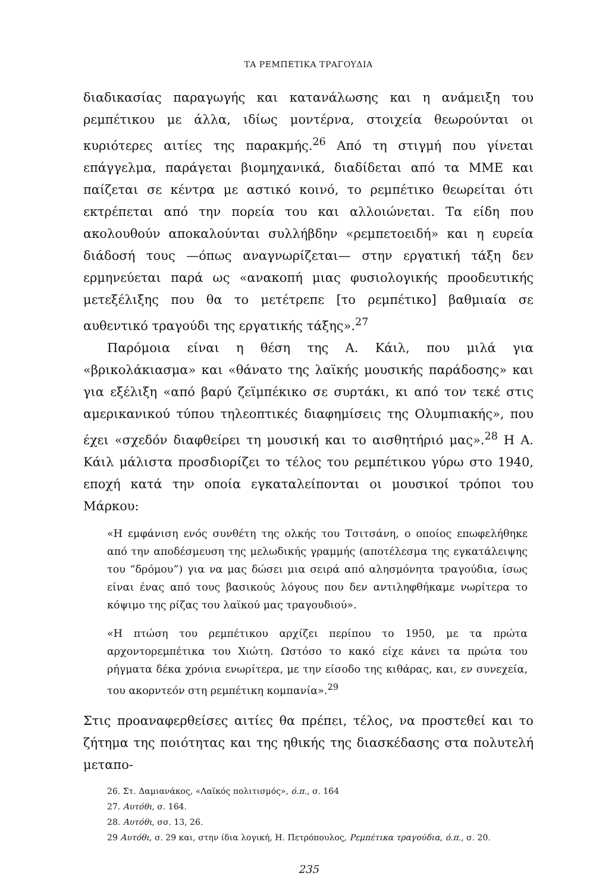ΤΑ ΡΕΜΠΕΤΙΚΑ ΤΡΑΓΟΥΔΙΑ
διαδικασίας παραγωγής και κατανάλωσης και η ανάμειξη του ρεμπέτικου με άλλα, ιδίως μοντέρνα, στοιχεία θεωρούνται οι κυριότερες αιτίες της παρακμής.<sup>26</sup> Από τη στιγμή που γίνεται επάγγελμα, παράγεται βιομηχανικά, διαδίδεται από τα ΜΜΕ και παίζεται σε κέντρα με αστικό κοινό, το ρεμπέτικο θεωρείται ότι εκτρέπεται από την πορεία του και αλλοιώνεται. Τα είδη που ακολουθούν αποκαλούνται συλλήβδην «ρεμπετοειδή» και η ευρεία διάδοσή τους —όπως αναγνωρίζεται— στην εργατική τάξη δεν ερμηνεύεται παρά ως «ανακοπή μιας φυσιολογικής προοδευτικής μετεξέλιξης που θα το μετέτρεπε [το ρεμπέτικο] βαθμιαία σε αυθεντικό τραγούδι της εργατικής τάξης».<sup>27</sup>
Παρόμοια είναι η θέση της Α. Κάιλ, που μιλά για «βρικολάκιασμα» και «θάνατο της λαϊκής μουσικής παράδοσης» και για εξέλιξη «από βαρύ ζεϊμπέκικο σε συρτάκι, κι από τον τεκέ στις αμερικανικού τύπου τηλεοπτικές διαφημίσεις της Ολυμπιακής», που έχει «σχεδόν διαφθείρει τη μουσική και το αισθητήριό μας».<sup>28</sup> Η Α. Κάιλ μάλιστα προσδιορίζει το τέλος του ρεμπέτικου γύρω στο 1940, εποχή κατά την οποία εγκαταλείπονται οι μουσικοί τρόποι του Μάρκου:
«Η εμφάνιση ενός συνθέτη της ολκής του Τσιτσάνη, ο οποίος επωφελήθηκε από την αποδέσμευση της μελωδικής γραμμής (αποτέλεσμα της εγκατάλειψης του “δρόμου”) για να μας δώσει μια σειρά από αλησμόνητα τραγούδια, ίσως είναι ένας από τους βασικούς λόγους που δεν αντιληφθήκαμε νωρίτερα το κόψιμο της ρίζας του λαϊκού μας τραγουδιού».
«Η πτώση του ρεμπέτικου αρχίζει περίπου το 1950, με τα πρώτα αρχοντορεμπέτικα του Χιώτη. Ωστόσο το κακό είχε κάνει τα πρώτα του ρήγματα δέκα χρόνια ενωρίτερα, με την είσοδο της κιθάρας, και, εν συνεχεία, του ακορντεόν στη ρεμπέτικη κομπανία».<sup>29</sup>
Στις προαναφερθείσες αιτίες θα πρέπει, τέλος, να προστεθεί και το ζήτημα της ποιότητας και της ηθικής της διασκέδασης στα πολυτελή μεταπο-
26. Στ. Δαμιανάκος, «Λαϊκός πολιτισμός», ό.π., σ. 164
27. Αυτόθι, σ. 164.
28. Αυτόθι, σσ. 13, 26.
29 Αυτόθι, σ. 29 και, στην ίδια λογική, Η. Πετρόπουλος, Ρεμπέτικα τραγούδια, ό.π., σ. 20.
235